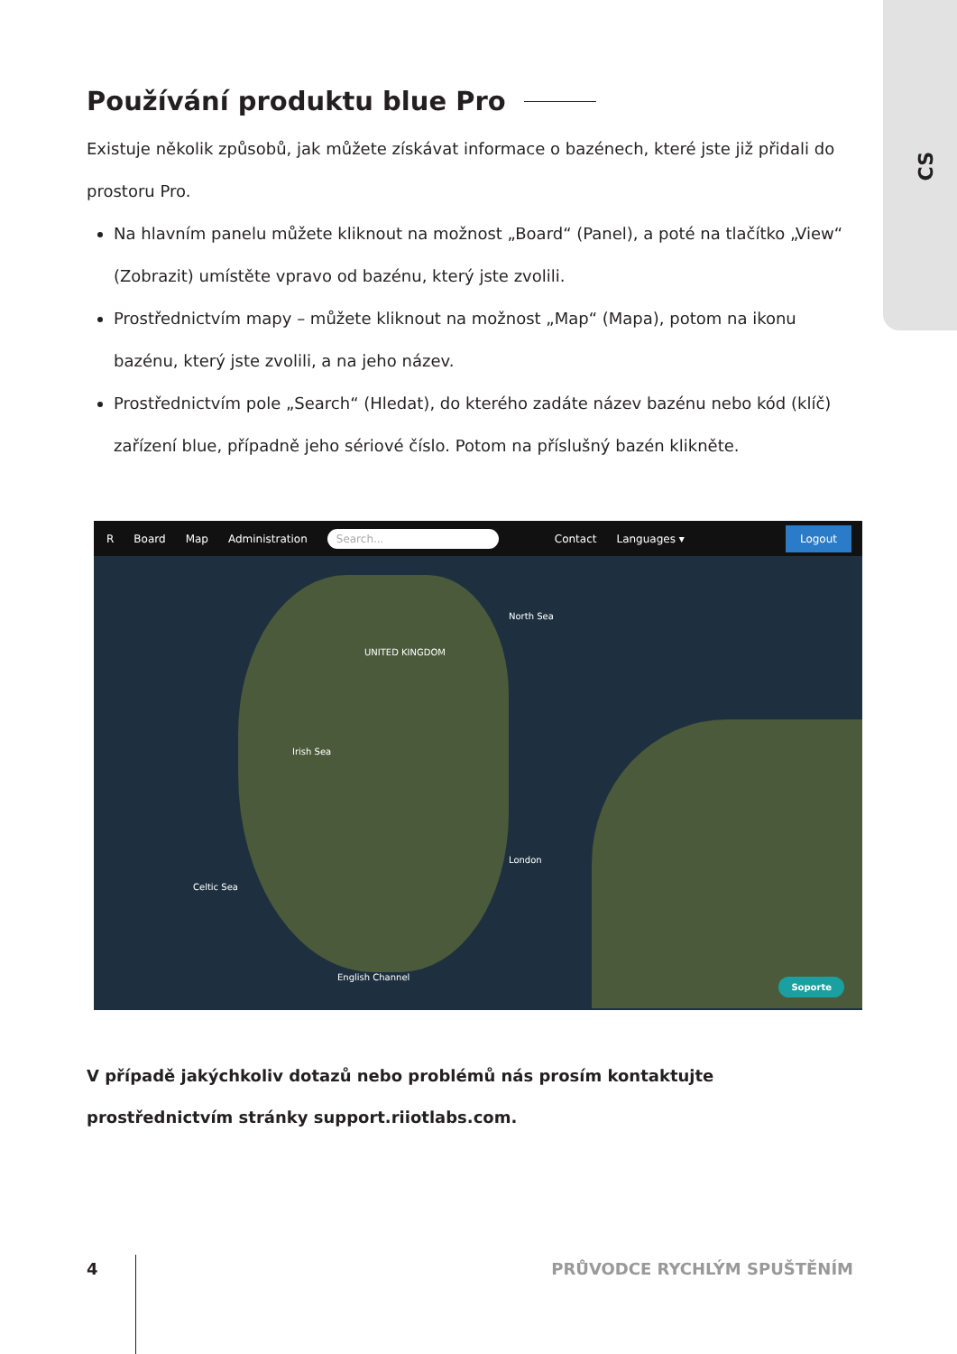CS
Používání produktu blue Pro
Existuje několik způsobů, jak můžete získávat informace o bazénech, které jste již přidali do prostoru Pro.
Na hlavním panelu můžete kliknout na možnost „Board“ (Panel), a poté na tlačítko „View“ (Zobrazit) umístěte vpravo od bazénu, který jste zvolili.
Prostřednictvím mapy – můžete kliknout na možnost „Map“ (Mapa), potom na ikonu bazénu, který jste zvolili, a na jeho název.
Prostřednictvím pole „Search“ (Hledat), do kterého zadáte název bazénu nebo kód (klíč) zařízení blue, případně jeho sériové číslo. Potom na příslušný bazén klikněte.
R Board Map Administration Search... Contact Languages ▾ Logout
UNITED KINGDOM
North Sea
Irish Sea
Celtic Sea
English Channel
London
Soporte
V případě jakýchkoliv dotazů nebo problémů nás prosím kontaktujte prostřednictvím stránky support.riiotlabs.com.
4 PRŮVODCE RYCHLÝM SPUŠTĚNÍM